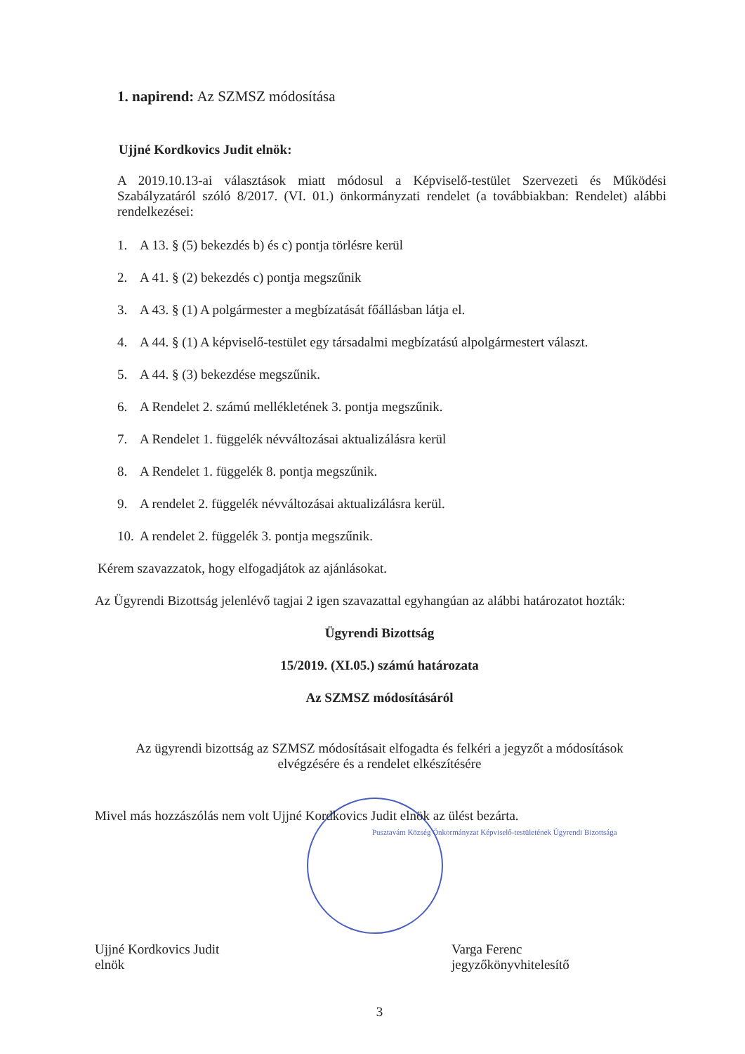1. napirend: Az SZMSZ módosítása
Ujjné Kordkovics Judit elnök:
A 2019.10.13-ai választások miatt módosul a Képviselő-testület Szervezeti és Működési Szabályzatáról szóló 8/2017. (VI. 01.) önkormányzati rendelet (a továbbiakban: Rendelet) alábbi rendelkezései:
1. A 13. § (5) bekezdés b) és c) pontja törlésre kerül
2. A 41. § (2) bekezdés c) pontja megszűnik
3. A 43. § (1) A polgármester a megbízatását főállásban látja el.
4. A 44. § (1) A képviselő-testület egy társadalmi megbízatású alpolgármestert választ.
5. A 44. § (3) bekezdése megszűnik.
6. A Rendelet 2. számú mellékletének 3. pontja megszűnik.
7. A Rendelet 1. függelék névváltozásai aktualizálásra kerül
8. A Rendelet 1. függelék 8. pontja megszűnik.
9. A rendelet 2. függelék névváltozásai aktualizálásra kerül.
10. A rendelet 2. függelék 3. pontja megszűnik.
Kérem szavazzatok, hogy elfogadjátok az ajánlásokat.
Az Ügyrendi Bizottság jelenlévő tagjai 2 igen szavazattal egyhangúan az alábbi határozatot hozták:
Ügyrendi Bizottság
15/2019. (XI.05.) számú határozata
Az SZMSZ módosításáról
Az ügyrendi bizottság az SZMSZ módosításait elfogadta és felkéri a jegyzőt a módosítások elvégzésére és a rendelet elkészítésére
Mivel más hozzászólás nem volt Ujjné Kordkovics Judit elnök az ülést bezárta.
Pusztavám Község Önkormányzat Képviselő-testületének Ügyrendi Bizottsága
Ujjné Kordkovics Judit
elnök
Varga Ferenc
jegyzőkönyvhitelesítő
3